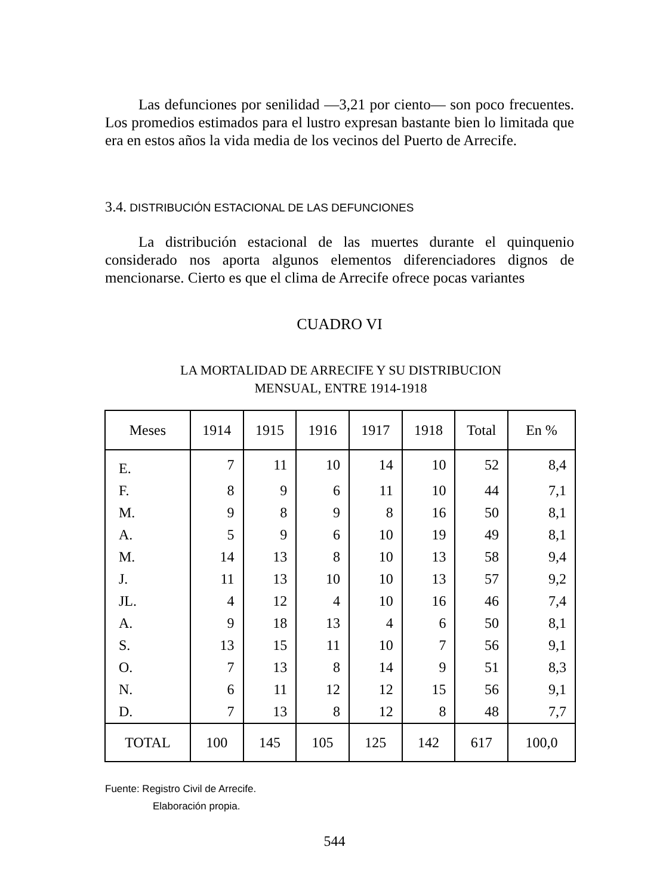Las defunciones por senilidad —3,21 por ciento— son poco frecuentes. Los promedios estimados para el lustro expresan bastante bien lo limitada que era en estos años la vida media de los vecinos del Puerto de Arrecife.
3.4. DISTRIBUCIÓN ESTACIONAL DE LAS DEFUNCIONES
La distribución estacional de las muertes durante el quinquenio considerado nos aporta algunos elementos diferenciadores dignos de mencionarse. Cierto es que el clima de Arrecife ofrece pocas variantes
CUADRO VI
LA MORTALIDAD DE ARRECIFE Y SU DISTRIBUCION
MENSUAL, ENTRE 1914-1918
| Meses | 1914 | 1915 | 1916 | 1917 | 1918 | Total | En % |
| --- | --- | --- | --- | --- | --- | --- | --- |
| E. | 7 | 11 | 10 | 14 | 10 | 52 | 8,4 |
| F. | 8 | 9 | 6 | 11 | 10 | 44 | 7,1 |
| M. | 9 | 8 | 9 | 8 | 16 | 50 | 8,1 |
| A. | 5 | 9 | 6 | 10 | 19 | 49 | 8,1 |
| M. | 14 | 13 | 8 | 10 | 13 | 58 | 9,4 |
| J. | 11 | 13 | 10 | 10 | 13 | 57 | 9,2 |
| JL. | 4 | 12 | 4 | 10 | 16 | 46 | 7,4 |
| A. | 9 | 18 | 13 | 4 | 6 | 50 | 8,1 |
| S. | 13 | 15 | 11 | 10 | 7 | 56 | 9,1 |
| O. | 7 | 13 | 8 | 14 | 9 | 51 | 8,3 |
| N. | 6 | 11 | 12 | 12 | 15 | 56 | 9,1 |
| D. | 7 | 13 | 8 | 12 | 8 | 48 | 7,7 |
| TOTAL | 100 | 145 | 105 | 125 | 142 | 617 | 100,0 |
Fuente: Registro Civil de Arrecife.
Elaboración propia.
544